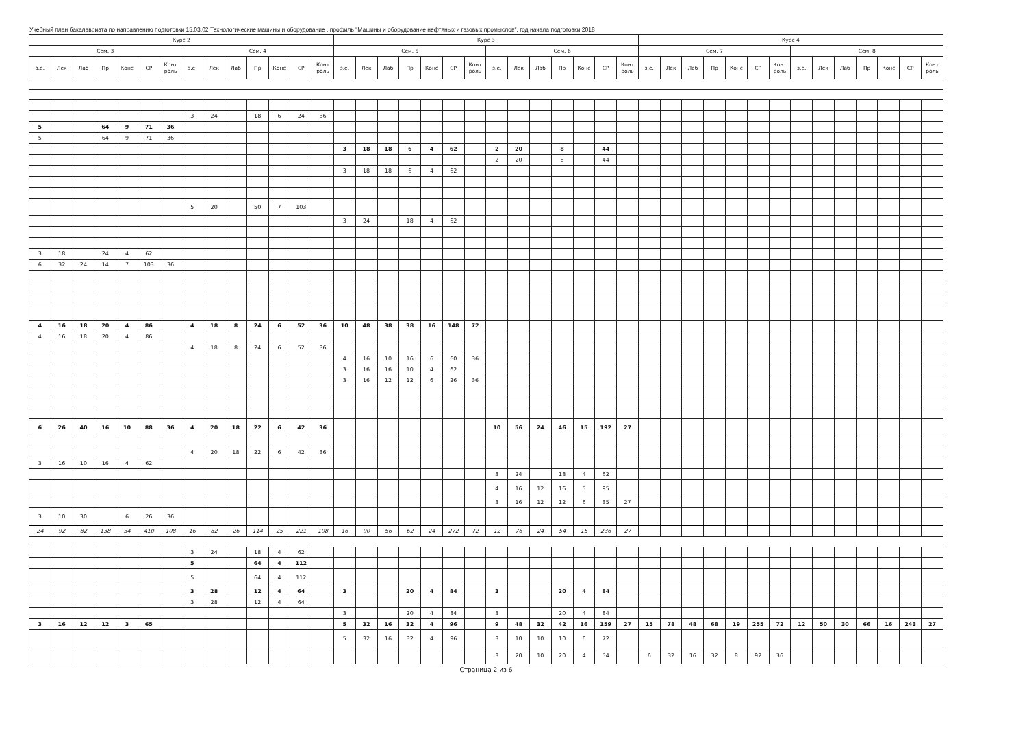Учебный план бакалавриата по направлению подготовки 15.03.02 Технологические машины и оборудование , профиль "Машины и оборудование нефтяных и газовых промыслов", год начала подготовки 2018
| Курс 2 | | | | | | | | | | | | | | Курс 3 | | | | | | | | | | | | | | Курс 4 | | | | | | | | | | | | | |
| --- | --- | --- | --- | --- | --- | --- | --- | --- | --- | --- | --- | --- | --- | --- | --- | --- | --- | --- | --- | --- | --- | --- | --- | --- | --- | --- | --- | --- | --- | --- | --- | --- | --- | --- | --- | --- | --- | --- | --- | --- | --- |
| Сем. 3 | | | | | | | Сем. 4 | | | | | | | Сем. 5 | | | | | | | Сем. 6 | | | | | | | Сем. 7 | | | | | | | Сем. 8 | | | | | | |
| з.е. | Лек | Лаб | Пр | Конс | СР | Конт роль | з.е. | Лек | Лаб | Пр | Конс | СР | Конт роль | з.е. | Лек | Лаб | Пр | Конс | СР | Конт роль | з.е. | Лек | Лаб | Пр | Конс | СР | Конт роль | з.е. | Лек | Лаб | Пр | Конс | СР | Конт роль | з.е. | Лек | Лаб | Пр | Конс | СР | Конт роль |
| | | | | | | | 3 | 24 | | 18 | 6 | 24 | 36 | | | | | | | | | | | | | | | | | | | | | | | | | | | | |
| 5 | | | 64 | 9 | 71 | 36 | | | | | | | | | | | | | | | | | | | | | | | | | | | | | | | | | | | |
| 5 | | | 64 | 9 | 71 | 36 | | | | | | | | | | | | | | | | | | | | | | | | | | | | | | | | | | | |
| | | | | | | | | | | | | | | 3 | 18 | 18 | 6 | 4 | 62 | | 2 | 20 | | 8 | | 44 | | | | | | | | | | | | | | | |
| | | | | | | | | | | | | | | | | | | | | | 2 | 20 | | 8 | | 44 | | | | | | | | | | | | | | | |
| | | | | | | | | | | | | | | 3 | 18 | 18 | 6 | 4 | 62 | | | | | | | | | | | | | | | | | | | | | | |
| | | | | | | | 5 | 20 | | 50 | 7 | 103 | | | | | | | | | | | | | | | | | | | | | | | | | | | | | |
| | | | | | | | | | | | | | | 3 | 24 | | 18 | 4 | 62 | | | | | | | | | | | | | | | | | | | | | | |
| 3 | 18 | | 24 | 4 | 62 | | | | | | | | | | | | | | | | | | | | | | | | | | | | | | | | | | | | |
| 6 | 32 | 24 | 14 | 7 | 103 | 36 | | | | | | | | | | | | | | | | | | | | | | | | | | | | | | | | | | | |
| 4 | 16 | 18 | 20 | 4 | 86 | | 4 | 18 | 8 | 24 | 6 | 52 | 36 | 10 | 48 | 38 | 38 | 16 | 148 | 72 | | | | | | | | | | | | | | | | | | | | | |
| 4 | 16 | 18 | 20 | 4 | 86 | | | | | | | | | | | | | | | | | | | | | | | | | | | | | | | | | | | | |
| | | | | | | | 4 | 18 | 8 | 24 | 6 | 52 | 36 | | | | | | | | | | | | | | | | | | | | | | | | | | | | |
| | | | | | | | | | | | | | | 4 | 16 | 10 | 16 | 6 | 60 | 36 | | | | | | | | | | | | | | | | | | | | | |
| | | | | | | | | | | | | | | 3 | 16 | 16 | 10 | 4 | 62 | | | | | | | | | | | | | | | | | | | | | | |
| | | | | | | | | | | | | | | 3 | 16 | 12 | 12 | 6 | 26 | 36 | | | | | | | | | | | | | | | | | | | | | |
| 6 | 26 | 40 | 16 | 10 | 88 | 36 | 4 | 20 | 18 | 22 | 6 | 42 | 36 | | | | | | | | 10 | 56 | 24 | 46 | 15 | 192 | 27 | | | | | | | | | | | | | | |
| | | | | | | | 4 | 20 | 18 | 22 | 6 | 42 | 36 | | | | | | | | | | | | | | | | | | | | | | | | | | | | |
| 3 | 16 | 10 | 16 | 4 | 62 | | | | | | | | | | | | | | | | | | | | | | | | | | | | | | | | | | | | |
| | | | | | | | | | | | | | | | | | | | | | 3 | 24 | | 18 | 4 | 62 | | | | | | | | | | | | | | | |
| | | | | | | | | | | | | | | | | | | | | | 4 | 16 | 12 | 16 | 5 | 95 | | | | | | | | | | | | | | | |
| | | | | | | | | | | | | | | | | | | | | | 3 | 16 | 12 | 12 | 6 | 35 | 27 | | | | | | | | | | | | | | |
| 3 | 10 | 30 | | 6 | 26 | 36 | | | | | | | | | | | | | | | | | | | | | | | | | | | | | | | | | | | |
| 24 | 92 | 82 | 138 | 34 | 410 | 108 | 16 | 82 | 26 | 114 | 25 | 221 | 108 | 16 | 90 | 56 | 62 | 24 | 272 | 72 | 12 | 76 | 24 | 54 | 15 | 236 | 27 | | | | | | | | | | | | | | |
| | | | | | | | 3 | 24 | | 18 | 4 | 62 | | | | | | | | | | | | | | | | | | | | | | | | | | | | | |
| | | | | | | | 5 | | | 64 | 4 | 112 | | | | | | | | | | | | | | | | | | | | | | | | | | | | | |
| | | | | | | | 5 | | | 64 | 4 | 112 | | | | | | | | | | | | | | | | | | | | | | | | | | | | | |
| | | | | | | | 3 | 28 | | 12 | 4 | 64 | | 3 | | | 20 | 4 | 84 | | 3 | | | 20 | 4 | 84 | | | | | | | | | | | | | | | |
| | | | | | | | 3 | 28 | | 12 | 4 | 64 | | | | | | | | | | | | | | | | | | | | | | | | | | | | | |
| | | | | | | | | | | | | | | 3 | | | 20 | 4 | 84 | | 3 | | | 20 | 4 | 84 | | | | | | | | | | | | | | | |
| 3 | 16 | 12 | 12 | 3 | 65 | | | | | | | | | 5 | 32 | 16 | 32 | 4 | 96 | | 9 | 48 | 32 | 42 | 16 | 159 | 27 | 15 | 78 | 48 | 68 | 19 | 255 | 72 | 12 | 50 | 30 | 66 | 16 | 243 | 27 |
| | | | | | | | | | | | | | | 5 | 32 | 16 | 32 | 4 | 96 | | 3 | 10 | 10 | 10 | 6 | 72 | | | | | | | | | | | | | | | |
| | | | | | | | | | | | | | | | | | | | | | 3 | 20 | 10 | 20 | 4 | 54 | | 6 | 32 | 16 | 32 | 8 | 92 | 36 | | | | | | | |
Страница 2 из 6